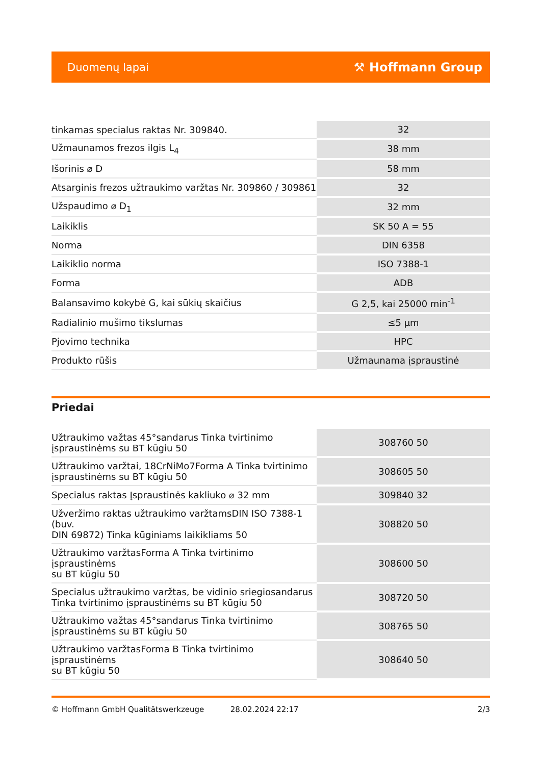Duomenų lapai ⚒ Hoffmann Group
| tinkamas specialus raktas Nr. 309840. | 32 |
| Užmaunamos frezos ilgis L<sub>4</sub> | 38 mm |
| Išorinis ⌀ D | 58 mm |
| Atsarginis frezos užtraukimo varžtas Nr. 309860 / 309861 | 32 |
| Užspaudimo ⌀ D<sub>1</sub> | 32 mm |
| Laikiklis | SK 50 A = 55 |
| Norma | DIN 6358 |
| Laikiklio norma | ISO 7388-1 |
| Forma | ADB |
| Balansavimo kokybė G, kai sūkių skaičius | G 2,5, kai 25000 min<sup>-1</sup> |
| Radialinio mušimo tikslumas | ≤5 µm |
| Pjovimo technika | HPC |
| Produkto rūšis | Užmaunama įspraustinė |
Priedai
| Užtraukimo važtas 45°sandarus Tinka tvirtinimo įspraustinėms su BT kūgiu 50 | 308760 50 |
| Užtraukimo varžtai, 18CrNiMo7Forma A Tinka tvirtinimo įspraustinėms su BT kūgiu 50 | 308605 50 |
| Specialus raktas Įspraustinės kakliuko ⌀ 32 mm | 309840 32 |
| Užveržimo raktas užtraukimo varžtamsDIN ISO 7388-1 (buv. DIN 69872) Tinka kūginiams laikikliams 50 | 308820 50 |
| Užtraukimo varžtasForma A Tinka tvirtinimo įspraustinėms su BT kūgiu 50 | 308600 50 |
| Specialus užtraukimo varžtas, be vidinio sriegiosandarus Tinka tvirtinimo įspraustinėms su BT kūgiu 50 | 308720 50 |
| Užtraukimo važtas 45°sandarus Tinka tvirtinimo įspraustinėms su BT kūgiu 50 | 308765 50 |
| Užtraukimo varžtasForma B Tinka tvirtinimo įspraustinėms su BT kūgiu 50 | 308640 50 |
© Hoffmann GmbH Qualitätswerkzeuge 28.02.2024 22:17 2/3